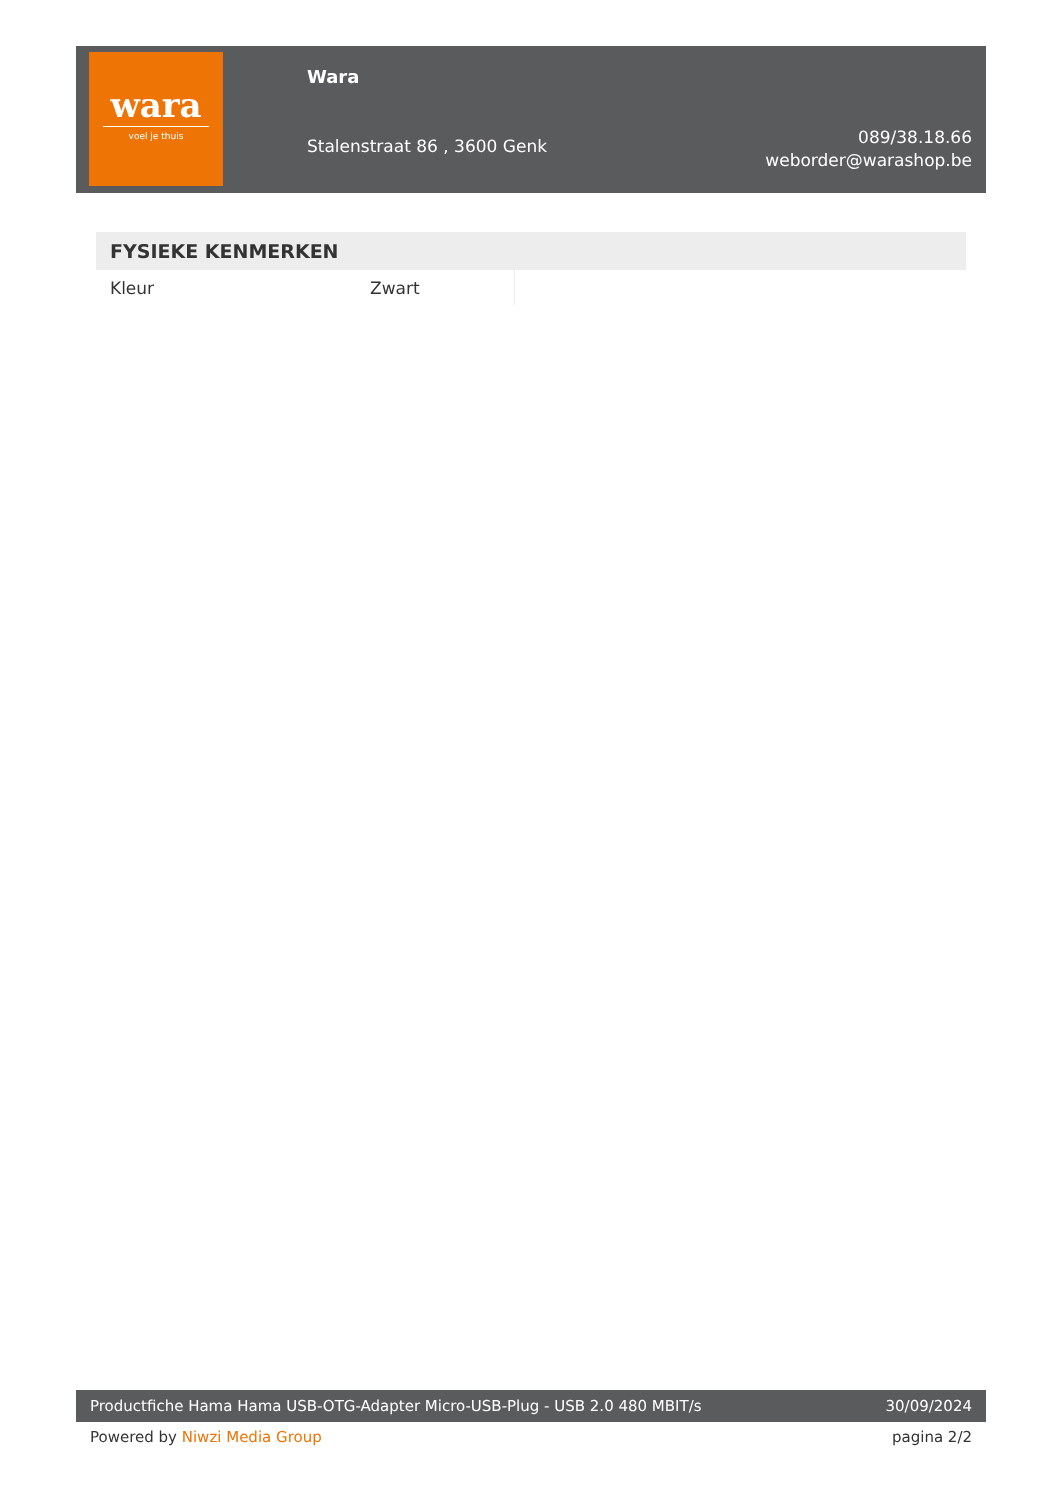wara
voel je thuis
Wara
Stalenstraat 86 , 3600 Genk
089/38.18.66
weborder@warashop.be
| FYSIEKE KENMERKEN | | |
| --- | --- | --- |
| Kleur | Zwart | |
Productfiche Hama Hama USB-OTG-Adapter Micro-USB-Plug - USB 2.0 480 MBIT/s 30/09/2024
Powered by Niwzi Media Group pagina 2/2